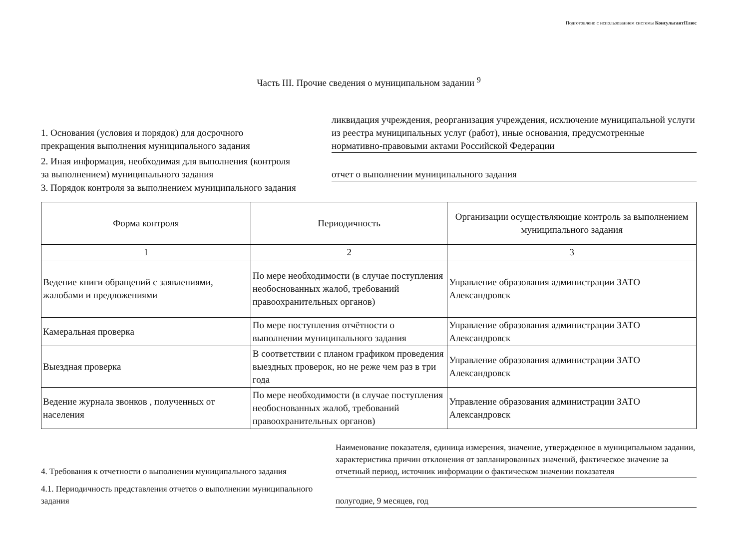Подготовлено с использованием системы КонсультантПлюс
Часть III. Прочие сведения о муниципальном задании <sup>9</sup>
1. Основания (условия и порядок) для досрочного прекращения выполнения муниципального задания
ликвидация учреждения, реорганизация учреждения, исключение муниципальной услуги из реестра муниципальных услуг (работ), иные основания, предусмотренные нормативно-правовыми актами Российской Федерации
2. Иная информация, необходимая для выполнения (контроля за выполнением) муниципального задания
отчет о выполнении муниципального задания
3. Порядок контроля за выполнением муниципального задания
| Форма контроля | Периодичность | Организации осуществляющие контроль за выполнением муниципального задания |
| --- | --- | --- |
| 1 | 2 | 3 |
| Ведение книги обращений с заявлениями, жалобами и предложениями | По мере необходимости (в случае поступления необоснованных жалоб, требований правоохранительных органов) | Управление образования администрации ЗАТО Александровск |
| Камеральная проверка | По мере поступления отчётности о выполнении муниципального задания | Управление образования администрации ЗАТО Александровск |
| Выездная проверка | В соответствии с планом графиком проведения выездных проверок, но не реже чем раз в три года | Управление образования администрации ЗАТО Александровск |
| Ведение журнала звонков , полученных от населения | По мере необходимости (в случае поступления необоснованных жалоб, требований правоохранительных органов) | Управление образования администрации ЗАТО Александровск |
4. Требования к отчетности о выполнении муниципального задания
Наименование показателя, единица измерения, значение, утвержденное в муниципальном задании, характеристика причин отклонения от запланированных значений, фактическое значение за отчетный период, источник информации о фактическом значении показателя
4.1. Периодичность представления отчетов о выполнении муниципального задания
полугодие, 9 месяцев, год